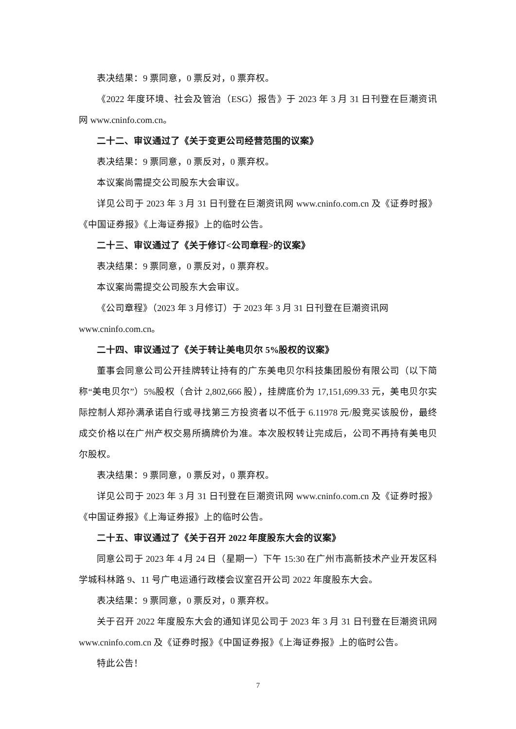表决结果：9 票同意，0 票反对，0 票弃权。
《2022 年度环境、社会及管治（ESG）报告》于 2023 年 3 月 31 日刊登在巨潮资讯网 www.cninfo.com.cn。
二十二、审议通过了《关于变更公司经营范围的议案》
表决结果：9 票同意，0 票反对，0 票弃权。
本议案尚需提交公司股东大会审议。
详见公司于 2023 年 3 月 31 日刊登在巨潮资讯网 www.cninfo.com.cn 及《证券时报》《中国证券报》《上海证券报》上的临时公告。
二十三、审议通过了《关于修订<公司章程>的议案》
表决结果：9 票同意，0 票反对，0 票弃权。
本议案尚需提交公司股东大会审议。
《公司章程》（2023 年 3 月修订）于 2023 年 3 月 31 日刊登在巨潮资讯网
www.cninfo.com.cn。
二十四、审议通过了《关于转让美电贝尔 5%股权的议案》
董事会同意公司公开挂牌转让持有的广东美电贝尔科技集团股份有限公司（以下简称“美电贝尔”）5%股权（合计 2,802,666 股），挂牌底价为 17,151,699.33 元，美电贝尔实际控制人郑孙满承诺自行或寻找第三方投资者以不低于 6.11978 元/股竞买该股份，最终成交价格以在广州产权交易所摘牌价为准。本次股权转让完成后，公司不再持有美电贝尔股权。
表决结果：9 票同意，0 票反对，0 票弃权。
详见公司于 2023 年 3 月 31 日刊登在巨潮资讯网 www.cninfo.com.cn 及《证券时报》《中国证券报》《上海证券报》上的临时公告。
二十五、审议通过了《关于召开 2022 年度股东大会的议案》
同意公司于 2023 年 4 月 24 日（星期一）下午 15:30 在广州市高新技术产业开发区科学城科林路 9、11 号广电运通行政楼会议室召开公司 2022 年度股东大会。
表决结果：9 票同意，0 票反对，0 票弃权。
关于召开 2022 年度股东大会的通知详见公司于 2023 年 3 月 31 日刊登在巨潮资讯网 www.cninfo.com.cn 及《证券时报》《中国证券报》《上海证券报》上的临时公告。
特此公告！
7